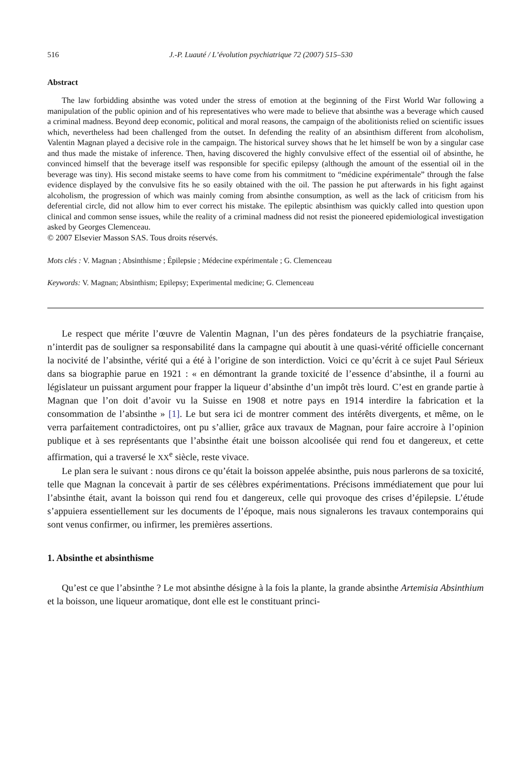516 J.-P. Luauté / L’évolution psychiatrique 72 (2007) 515–530
Abstract
The law forbidding absinthe was voted under the stress of emotion at the beginning of the First World War following a manipulation of the public opinion and of his representatives who were made to believe that absinthe was a beverage which caused a criminal madness. Beyond deep economic, political and moral reasons, the campaign of the abolitionists relied on scientific issues which, nevertheless had been challenged from the outset. In defending the reality of an absinthism different from alcoholism, Valentin Magnan played a decisive role in the campaign. The historical survey shows that he let himself be won by a singular case and thus made the mistake of inference. Then, having discovered the highly convulsive effect of the essential oil of absinthe, he convinced himself that the beverage itself was responsible for specific epilepsy (although the amount of the essential oil in the beverage was tiny). His second mistake seems to have come from his commitment to “médicine expérimentale” through the false evidence displayed by the convulsive fits he so easily obtained with the oil. The passion he put afterwards in his fight against alcoholism, the progression of which was mainly coming from absinthe consumption, as well as the lack of criticism from his deferential circle, did not allow him to ever correct his mistake. The epileptic absinthism was quickly called into question upon clinical and common sense issues, while the reality of a criminal madness did not resist the pioneered epidemiological investigation asked by Georges Clemenceau.
© 2007 Elsevier Masson SAS. Tous droits réservés.
Mots clés : V. Magnan ; Absinthisme ; Épilepsie ; Médecine expérimentale ; G. Clemenceau
Keywords: V. Magnan; Absinthism; Epilepsy; Experimental medicine; G. Clemenceau
Le respect que mérite l’œuvre de Valentin Magnan, l’un des pères fondateurs de la psychiatrie française, n’interdit pas de souligner sa responsabilité dans la campagne qui aboutit à une quasi-vérité officielle concernant la nocivité de l’absinthe, vérité qui a été à l’origine de son interdiction. Voici ce qu’écrit à ce sujet Paul Sérieux dans sa biographie parue en 1921 : « en démontrant la grande toxicité de l’essence d’absinthe, il a fourni au législateur un puissant argument pour frapper la liqueur d’absinthe d’un impôt très lourd. C’est en grande partie à Magnan que l’on doit d’avoir vu la Suisse en 1908 et notre pays en 1914 interdire la fabrication et la consommation de l’absinthe » [1]. Le but sera ici de montrer comment des intérêts divergents, et même, on le verra parfaitement contradictoires, ont pu s’allier, grâce aux travaux de Magnan, pour faire accroire à l’opinion publique et à ses représentants que l’absinthe était une boisson alcoolisée qui rend fou et dangereux, et cette affirmation, qui a traversé le XX<sup>e</sup> siècle, reste vivace.
Le plan sera le suivant : nous dirons ce qu’était la boisson appelée absinthe, puis nous parlerons de sa toxicité, telle que Magnan la concevait à partir de ses célèbres expérimentations. Précisons immédiatement que pour lui l’absinthe était, avant la boisson qui rend fou et dangereux, celle qui provoque des crises d’épilepsie. L’étude s’appuiera essentiellement sur les documents de l’époque, mais nous signalerons les travaux contemporains qui sont venus confirmer, ou infirmer, les premières assertions.
1. Absinthe et absinthisme
Qu’est ce que l’absinthe ? Le mot absinthe désigne à la fois la plante, la grande absinthe Artemisia Absinthium et la boisson, une liqueur aromatique, dont elle est le constituant princi-